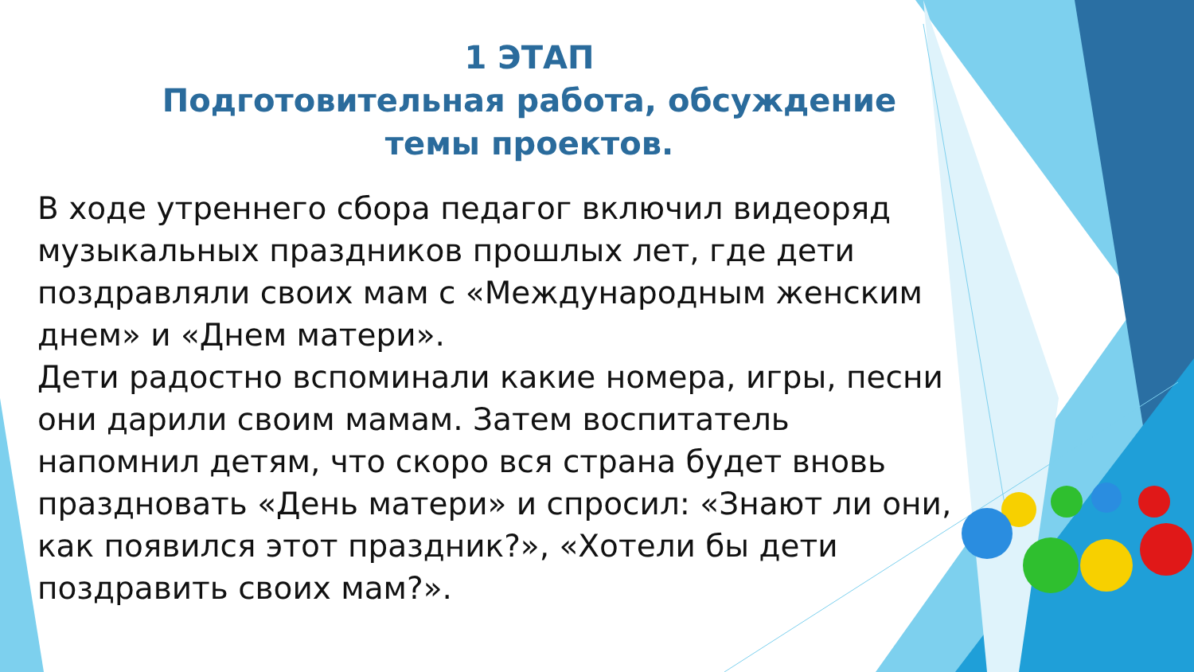1 ЭТАП
Подготовительная работа, обсуждение темы проектов.
В ходе утреннего сбора педагог включил видеоряд музыкальных праздников прошлых лет, где дети поздравляли своих мам с «Международным женским днем» и «Днем матери».
Дети радостно вспоминали какие номера, игры, песни они дарили своим мамам. Затем воспитатель напомнил детям, что скоро вся страна будет вновь праздновать «День матери» и спросил: «Знают ли они, как появился этот праздник?», «Хотели бы дети поздравить своих мам?».